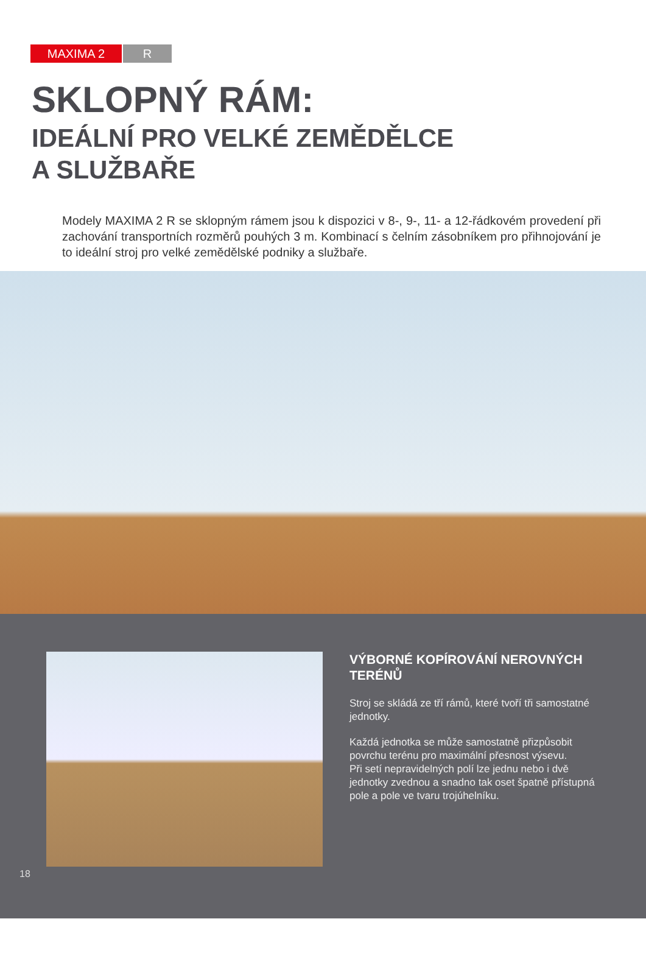MAXIMA 2 R
SKLOPNÝ RÁM:
IDEÁLNÍ PRO VELKÉ ZEMĚDĚLCE
A SLUŽBAŘE
Modely MAXIMA 2 R se sklopným rámem jsou k dispozici v 8-, 9-, 11- a 12-řádkovém provedení při zachování transportních rozměrů pouhých 3 m. Kombinací s čelním zásobníkem pro přihnojování je to ideální stroj pro velké zemědělské podniky a službaře.
VÝBORNÉ KOPÍROVÁNÍ NEROVNÝCH TERÉNŮ
Stroj se skládá ze tří rámů, které tvoří tři samostatné jednotky.
Každá jednotka se může samostatně přizpůsobit povrchu terénu pro maximální přesnost výsevu.
Při setí nepravidelných polí lze jednu nebo i dvě jednotky zvednou a snadno tak oset špatně přístupná pole a pole ve tvaru trojúhelníku.
18